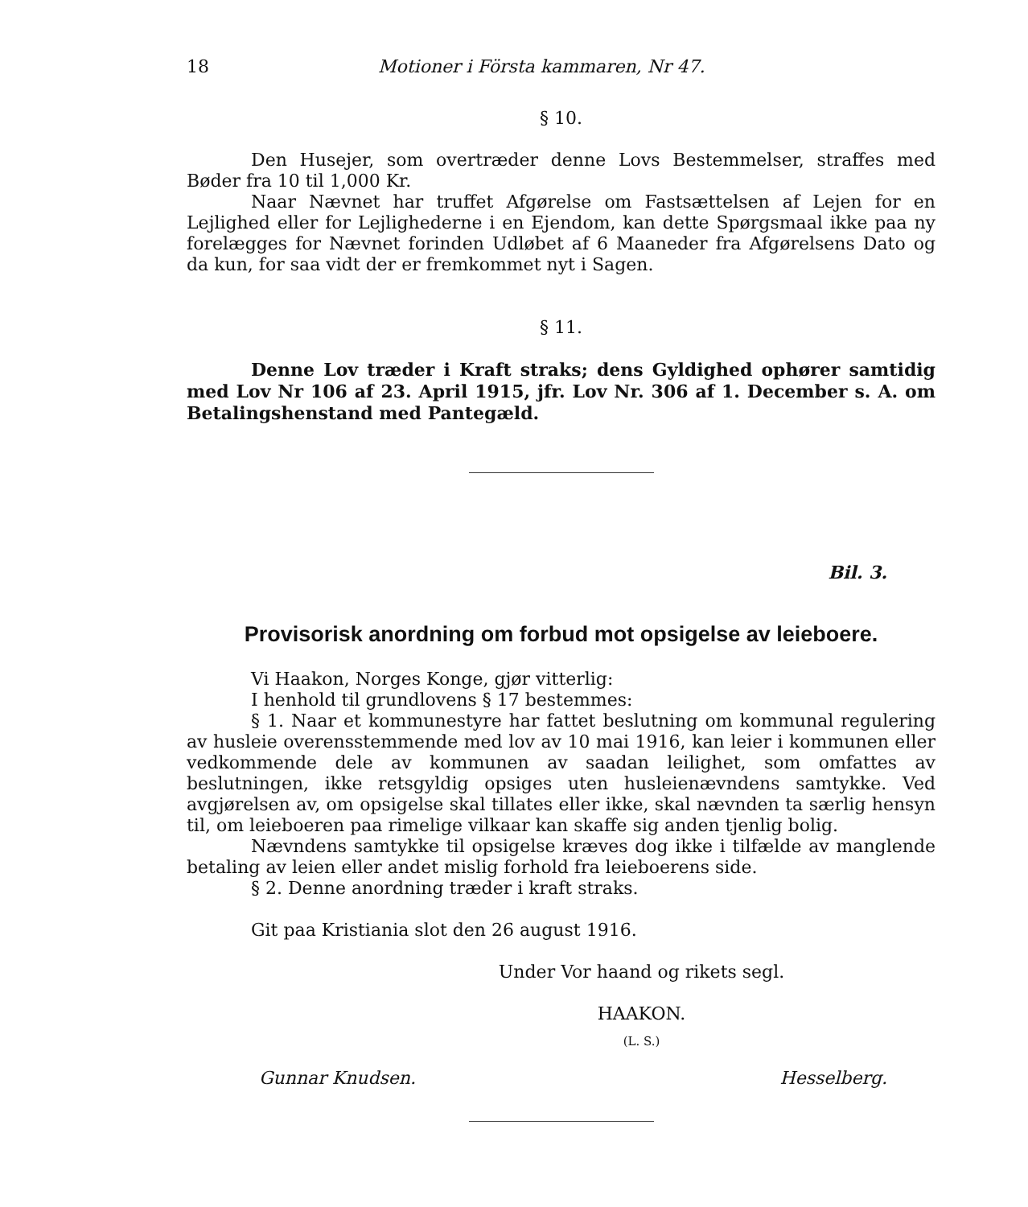18 Motioner i Första kammaren, Nr 47.
§ 10.
Den Husejer, som overtræder denne Lovs Bestemmelser, straffes med Bøder fra 10 til 1,000 Kr.
Naar Nævnet har truffet Afgørelse om Fastsættelsen af Lejen for en Lejlighed eller for Lejlighederne i en Ejendom, kan dette Spørgsmaal ikke paa ny forelægges for Nævnet forinden Udløbet af 6 Maaneder fra Afgørelsens Dato og da kun, for saa vidt der er fremkommet nyt i Sagen.
§ 11.
Denne Lov træder i Kraft straks; dens Gyldighed ophører samtidig med Lov Nr 106 af 23. April 1915, jfr. Lov Nr. 306 af 1. December s. A. om Betalingshenstand med Pantegæld.
Bil. 3.
Provisorisk anordning om forbud mot opsigelse av leieboere.
Vi Haakon, Norges Konge, gjør vitterlig:
I henhold til grundlovens § 17 bestemmes:
§ 1. Naar et kommunestyre har fattet beslutning om kommunal regulering av husleie overensstemmende med lov av 10 mai 1916, kan leier i kommunen eller vedkommende dele av kommunen av saadan leilighet, som omfattes av beslutningen, ikke retsgyldig opsiges uten husleienævndens samtykke. Ved avgjørelsen av, om opsigelse skal tillates eller ikke, skal nævnden ta særlig hensyn til, om leieboeren paa rimelige vilkaar kan skaffe sig anden tjenlig bolig.
Nævndens samtykke til opsigelse kræves dog ikke i tilfælde av manglende betaling av leien eller andet mislig forhold fra leieboerens side.
§ 2. Denne anordning træder i kraft straks.
Git paa Kristiania slot den 26 august 1916.
Under Vor haand og rikets segl.
HAAKON.
(L. S.)
Gunnar Knudsen. Hesselberg.